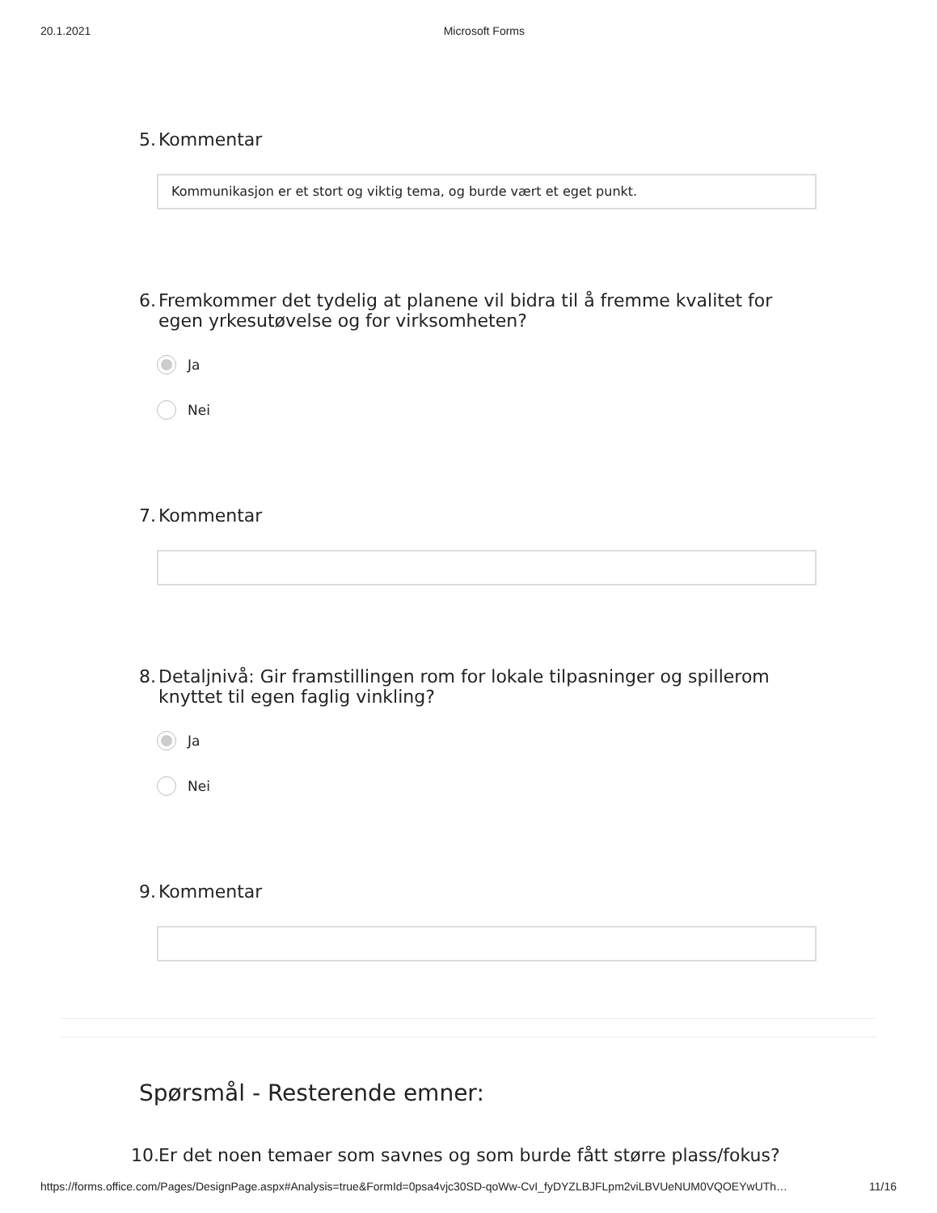20.1.2021 Microsoft Forms
5. Kommentar
Kommunikasjon er et stort og viktig tema, og burde vært et eget punkt.
6. Fremkommer det tydelig at planene vil bidra til å fremme kvalitet for egen yrkesutøvelse og for virksomheten?
Ja
Nei
7. Kommentar
8. Detaljnivå: Gir framstillingen rom for lokale tilpasninger og spillerom knyttet til egen faglig vinkling?
Ja
Nei
9. Kommentar
Spørsmål - Resterende emner:
10. Er det noen temaer som savnes og som burde fått større plass/fokus?
https://forms.office.com/Pages/DesignPage.aspx#Analysis=true&FormId=0psa4vjc30SD-qoWw-CvI_fyDYZLBJFLpm2viLBVUeNUM0VQOEYwUTh… 11/16